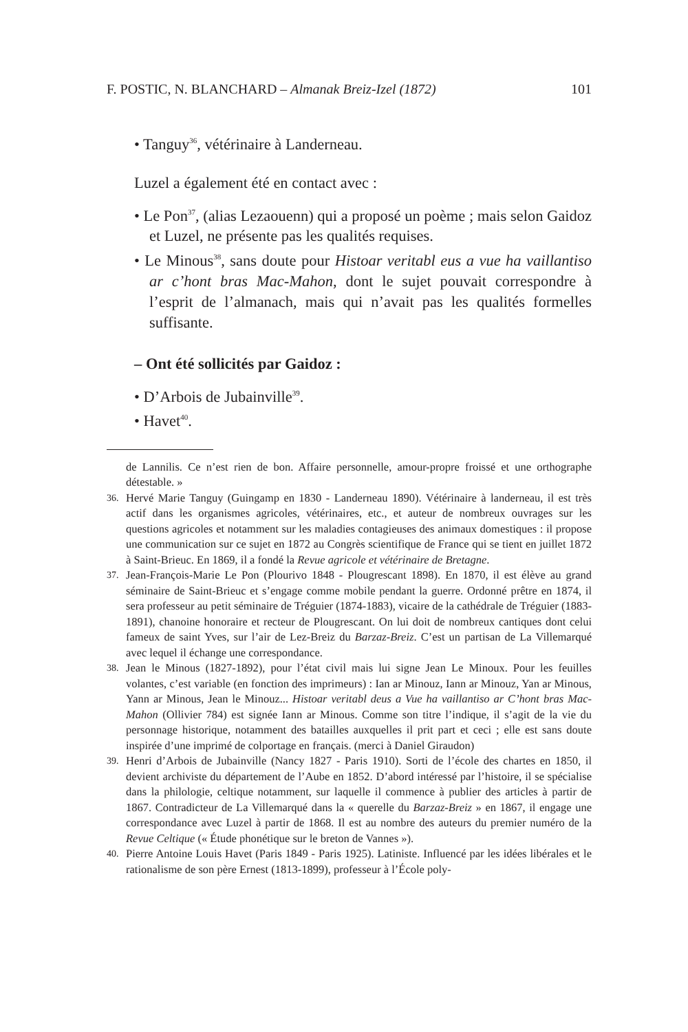F. POSTIC, N. BLANCHARD – Almanak Breiz-Izel (1872) 101
• Tanguy<sup>36</sup>, vétérinaire à Landerneau.
Luzel a également été en contact avec :
• Le Pon<sup>37</sup>, (alias Lezaouenn) qui a proposé un poème ; mais selon Gaidoz et Luzel, ne présente pas les qualités requises.
• Le Minous<sup>38</sup>, sans doute pour Histoar veritabl eus a vue ha vaillantiso ar c’hont bras Mac-Mahon, dont le sujet pouvait correspondre à l’esprit de l’almanach, mais qui n’avait pas les qualités formelles suffisante.
– Ont été sollicités par Gaidoz :
• D’Arbois de Jubainville<sup>39</sup>.
• Havet<sup>40</sup>.
de Lannilis. Ce n’est rien de bon. Affaire personnelle, amour-propre froissé et une orthographe détestable. »
36. Hervé Marie Tanguy (Guingamp en 1830 - Landerneau 1890). Vétérinaire à landerneau, il est très actif dans les organismes agricoles, vétérinaires, etc., et auteur de nombreux ouvrages sur les questions agricoles et notamment sur les maladies contagieuses des animaux domestiques : il propose une communication sur ce sujet en 1872 au Congrès scientifique de France qui se tient en juillet 1872 à Saint-Brieuc. En 1869, il a fondé la Revue agricole et vétérinaire de Bretagne.
37. Jean-François-Marie Le Pon (Plourivo 1848 - Plougrescant 1898). En 1870, il est élève au grand séminaire de Saint-Brieuc et s’engage comme mobile pendant la guerre. Ordonné prêtre en 1874, il sera professeur au petit séminaire de Tréguier (1874-1883), vicaire de la cathédrale de Tréguier (1883-1891), chanoine honoraire et recteur de Plougrescant. On lui doit de nombreux cantiques dont celui fameux de saint Yves, sur l’air de Lez-Breiz du Barzaz-Breiz. C’est un partisan de La Villemarqué avec lequel il échange une correspondance.
38. Jean le Minous (1827-1892), pour l’état civil mais lui signe Jean Le Minoux. Pour les feuilles volantes, c’est variable (en fonction des imprimeurs) : Ian ar Minouz, Iann ar Minouz, Yan ar Minous, Yann ar Minous, Jean le Minouz... Histoar veritabl deus a Vue ha vaillantiso ar C’hont bras Mac-Mahon (Ollivier 784) est signée Iann ar Minous. Comme son titre l’indique, il s’agit de la vie du personnage historique, notamment des batailles auxquelles il prit part et ceci ; elle est sans doute inspirée d’une imprimé de colportage en français. (merci à Daniel Giraudon)
39. Henri d’Arbois de Jubainville (Nancy 1827 - Paris 1910). Sorti de l’école des chartes en 1850, il devient archiviste du département de l’Aube en 1852. D’abord intéressé par l’histoire, il se spécialise dans la philologie, celtique notamment, sur laquelle il commence à publier des articles à partir de 1867. Contradicteur de La Villemarqué dans la « querelle du Barzaz-Breiz » en 1867, il engage une correspondance avec Luzel à partir de 1868. Il est au nombre des auteurs du premier numéro de la Revue Celtique (« Étude phonétique sur le breton de Vannes »).
40. Pierre Antoine Louis Havet (Paris 1849 - Paris 1925). Latiniste. Influencé par les idées libérales et le rationalisme de son père Ernest (1813-1899), professeur à l’École poly-